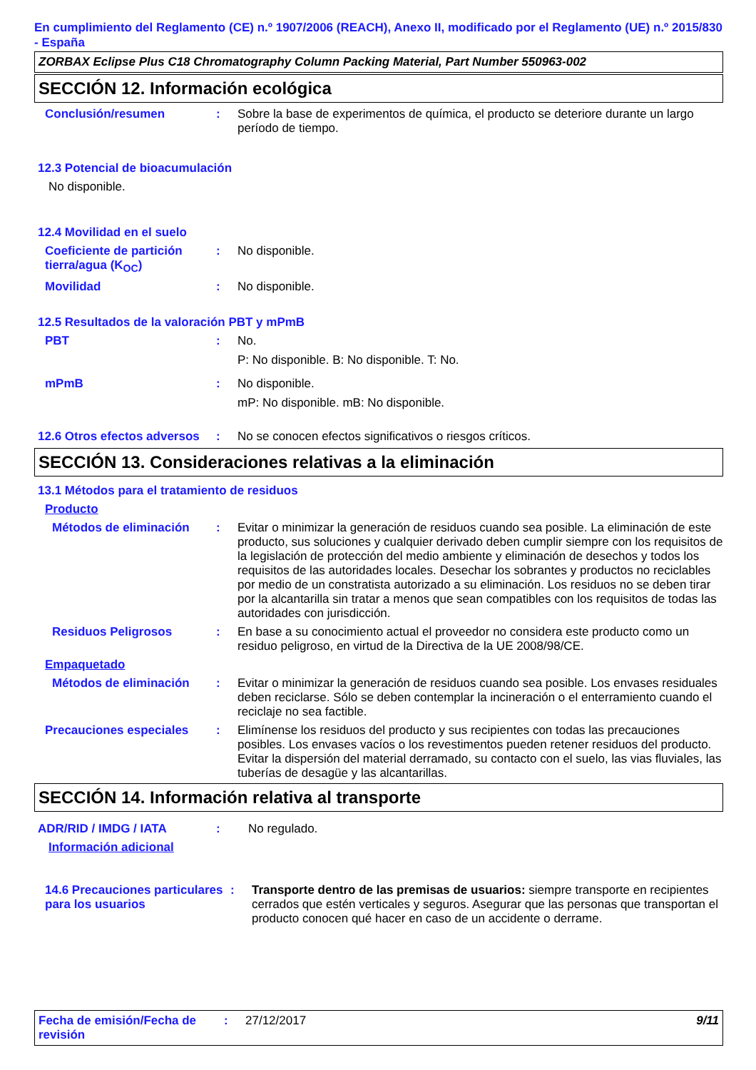En cumplimiento del Reglamento (CE) n.º 1907/2006 (REACH), Anexo II, modificado por el Reglamento (UE) n.º 2015/830 - España
ZORBAX Eclipse Plus C18 Chromatography Column Packing Material, Part Number 550963-002
SECCIÓN 12. Información ecológica
Conclusión/resumen : Sobre la base de experimentos de química, el producto se deteriore durante un largo período de tiempo.
12.3 Potencial de bioacumulación
No disponible.
12.4 Movilidad en el suelo
Coeficiente de partición tierra/agua (K<sub>OC</sub>)
: No disponible.
Movilidad : No disponible.
12.5 Resultados de la valoración PBT y mPmB
PBT : No.
P: No disponible. B: No disponible. T: No.
mPmB : No disponible.
mP: No disponible. mB: No disponible.
12.6 Otros efectos adversos
: No se conocen efectos significativos o riesgos críticos.
SECCIÓN 13. Consideraciones relativas a la eliminación
13.1 Métodos para el tratamiento de residuos
Producto
Métodos de eliminación : Evitar o minimizar la generación de residuos cuando sea posible. La eliminación de este producto, sus soluciones y cualquier derivado deben cumplir siempre con los requisitos de la legislación de protección del medio ambiente y eliminación de desechos y todos los requisitos de las autoridades locales. Desechar los sobrantes y productos no reciclables por medio de un constratista autorizado a su eliminación. Los residuos no se deben tirar por la alcantarilla sin tratar a menos que sean compatibles con los requisitos de todas las autoridades con jurisdicción.
Residuos Peligrosos : En base a su conocimiento actual el proveedor no considera este producto como un residuo peligroso, en virtud de la Directiva de la UE 2008/98/CE.
Empaquetado
Métodos de eliminación : Evitar o minimizar la generación de residuos cuando sea posible. Los envases residuales deben reciclarse. Sólo se deben contemplar la incineración o el enterramiento cuando el reciclaje no sea factible.
Precauciones especiales : Elimínense los residuos del producto y sus recipientes con todas las precauciones posibles. Los envases vacíos o los revestimentos pueden retener residuos del producto. Evitar la dispersión del material derramado, su contacto con el suelo, las vias fluviales, las tuberías de desagüe y las alcantarillas.
SECCIÓN 14. Información relativa al transporte
ADR/RID / IMDG / IATA : No regulado.
Información adicional
14.6 Precauciones particulares para los usuarios
: Transporte dentro de las premisas de usuarios: siempre transporte en recipientes cerrados que estén verticales y seguros. Asegurar que las personas que transportan el producto conocen qué hacer en caso de un accidente o derrame.
Fecha de emisión/Fecha de revisión
: 27/12/2017 9/11